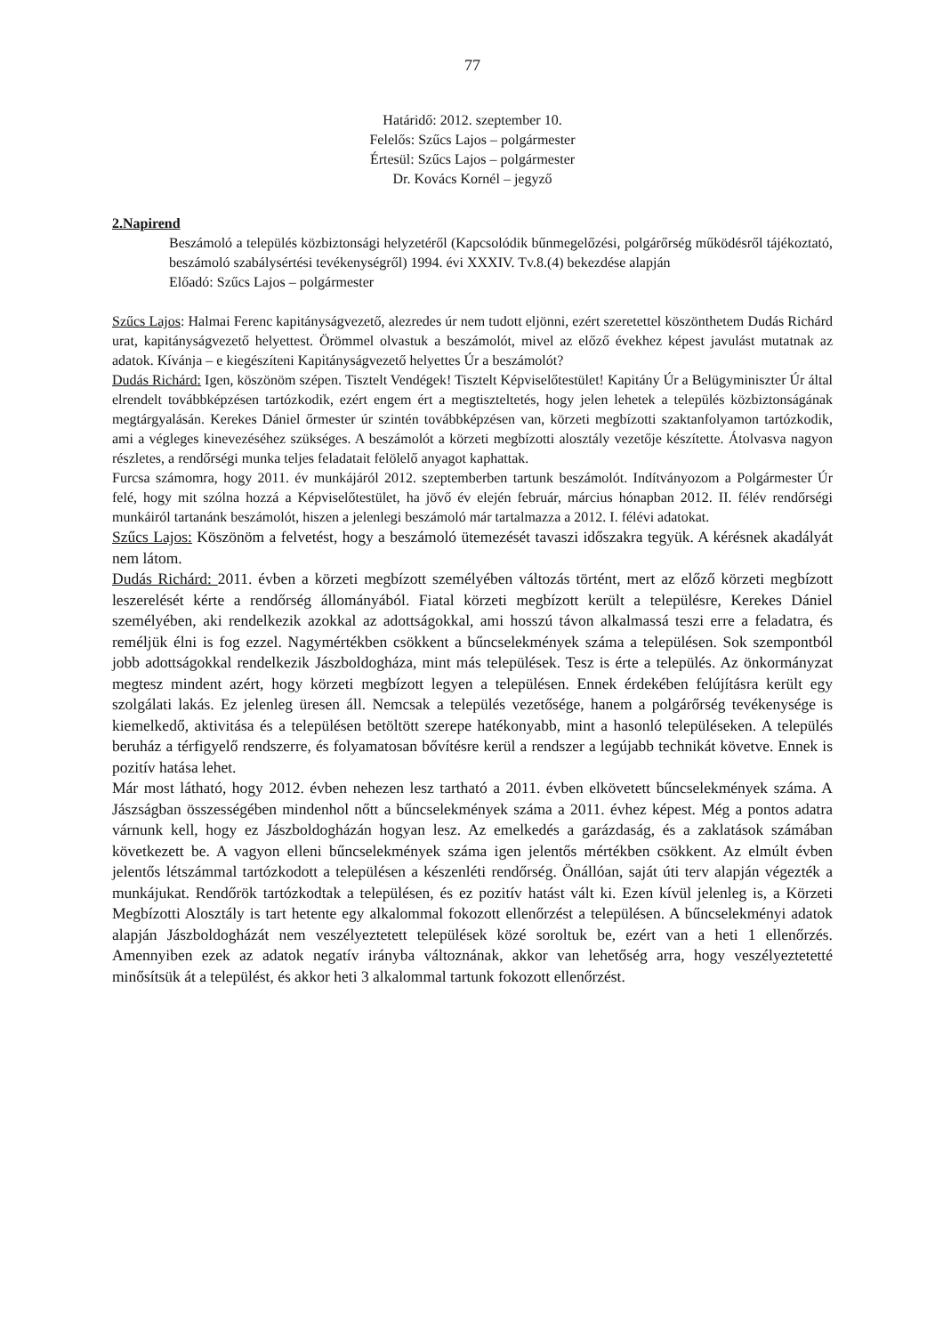77
Határidő: 2012. szeptember 10.
Felelős: Szűcs Lajos – polgármester
Értesül: Szűcs Lajos – polgármester
Dr. Kovács Kornél – jegyző
2.Napirend
Beszámoló a település közbiztonsági helyzetéről (Kapcsolódik bűnmegelőzési, polgárőrség működésről tájékoztató, beszámoló szabálysértési tevékenységről) 1994. évi XXXIV. Tv.8.(4) bekezdése alapján
Előadó: Szűcs Lajos – polgármester
Szűcs Lajos: Halmai Ferenc kapitányságvezető, alezredes úr nem tudott eljönni, ezért szeretettel köszönthetem Dudás Richárd urat, kapitányságvezető helyettest. Örömmel olvastuk a beszámolót, mivel az előző évekhez képest javulást mutatnak az adatok. Kívánja – e kiegészíteni Kapitányságvezető helyettes Úr a beszámolót?
Dudás Richárd: Igen, köszönöm szépen. Tisztelt Vendégek! Tisztelt Képviselőtestület! Kapitány Úr a Belügyminiszter Úr által elrendelt továbbképzésen tartózkodik, ezért engem ért a megtiszteltetés, hogy jelen lehetek a település közbiztonságának megtárgyalásán. Kerekes Dániel őrmester úr szintén továbbképzésen van, körzeti megbízotti szaktanfolyamon tartózkodik, ami a végleges kinevezéséhez szükséges. A beszámolót a körzeti megbízotti alosztály vezetője készítette. Átolvasva nagyon részletes, a rendőrségi munka teljes feladatait felölelő anyagot kaphattak.
Furcsa számomra, hogy 2011. év munkájáról 2012. szeptemberben tartunk beszámolót. Indítványozom a Polgármester Úr felé, hogy mit szólna hozzá a Képviselőtestület, ha jövő év elején február, március hónapban 2012. II. félév rendőrségi munkáiról tartanánk beszámolót, hiszen a jelenlegi beszámoló már tartalmazza a 2012. I. félévi adatokat.
Szűcs Lajos: Köszönöm a felvetést, hogy a beszámoló ütemezését tavaszi időszakra tegyük. A kérésnek akadályát nem látom.
Dudás Richárd: 2011. évben a körzeti megbízott személyében változás történt, mert az előző körzeti megbízott leszerelését kérte a rendőrség állományából. Fiatal körzeti megbízott került a településre, Kerekes Dániel személyében, aki rendelkezik azokkal az adottságokkal, ami hosszú távon alkalmassá teszi erre a feladatra, és reméljük élni is fog ezzel. Nagymértékben csökkent a bűncselekmények száma a településen. Sok szempontból jobb adottságokkal rendelkezik Jászboldogháza, mint más települések. Tesz is érte a település. Az önkormányzat megtesz mindent azért, hogy körzeti megbízott legyen a településen. Ennek érdekében felújításra került egy szolgálati lakás. Ez jelenleg üresen áll. Nemcsak a település vezetősége, hanem a polgárőrség tevékenysége is kiemelkedő, aktivitása és a településen betöltött szerepe hatékonyabb, mint a hasonló településeken. A település beruház a térfigyelő rendszerre, és folyamatosan bővítésre kerül a rendszer a legújabb technikát követve. Ennek is pozitív hatása lehet.
Már most látható, hogy 2012. évben nehezen lesz tartható a 2011. évben elkövetett bűncselekmények száma. A Jászságban összességében mindenhol nőtt a bűncselekmények száma a 2011. évhez képest. Még a pontos adatra várnunk kell, hogy ez Jászboldogházán hogyan lesz. Az emelkedés a garázdaság, és a zaklatások számában következett be. A vagyon elleni bűncselekmények száma igen jelentős mértékben csökkent. Az elmúlt évben jelentős létszámmal tartózkodott a településen a készenléti rendőrség. Önállóan, saját úti terv alapján végezték a munkájukat. Rendőrök tartózkodtak a településen, és ez pozitív hatást vált ki. Ezen kívül jelenleg is, a Körzeti Megbízotti Alosztály is tart hetente egy alkalommal fokozott ellenőrzést a településen. A bűncselekményi adatok alapján Jászboldogházát nem veszélyeztetett települések közé soroltuk be, ezért van a heti 1 ellenőrzés. Amennyiben ezek az adatok negatív irányba változnának, akkor van lehetőség arra, hogy veszélyeztetetté minősítsük át a települést, és akkor heti 3 alkalommal tartunk fokozott ellenőrzést.